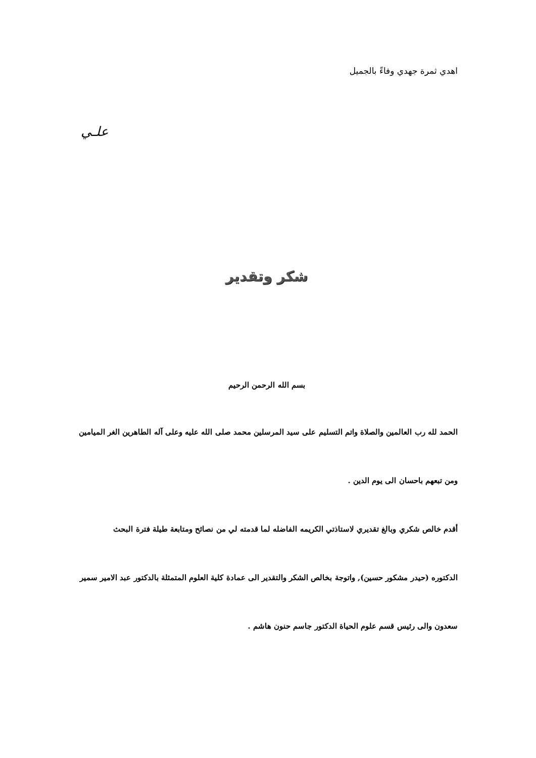اهدي ثمرة جهدي وفاءً بالجميل
علـي
شكر وتقدير
بسم الله الرحمن الرحيم
الحمد لله رب العالمين والصلاة واتم التسليم على سيد المرسلين محمد صلى الله عليه وعلى آله الطاهرين الغر الميامين
ومن تبعهم باحسان الى يوم الدين .
أقدم خالص شكري وبالغ تقديري لاستاذتي الكريمه الفاضله لما قدمته لي من نصائح ومتابعة طيلة فترة البحث
الدكتوره (حيدر مشكور حسين), واتوجة بخالص الشكر والتقدير الى عمادة كلية العلوم المتمثلة بالدكتور عبد الامير سمير
سعدون والى رئيس قسم علوم الحياة الدكتور جاسم حنون هاشم .